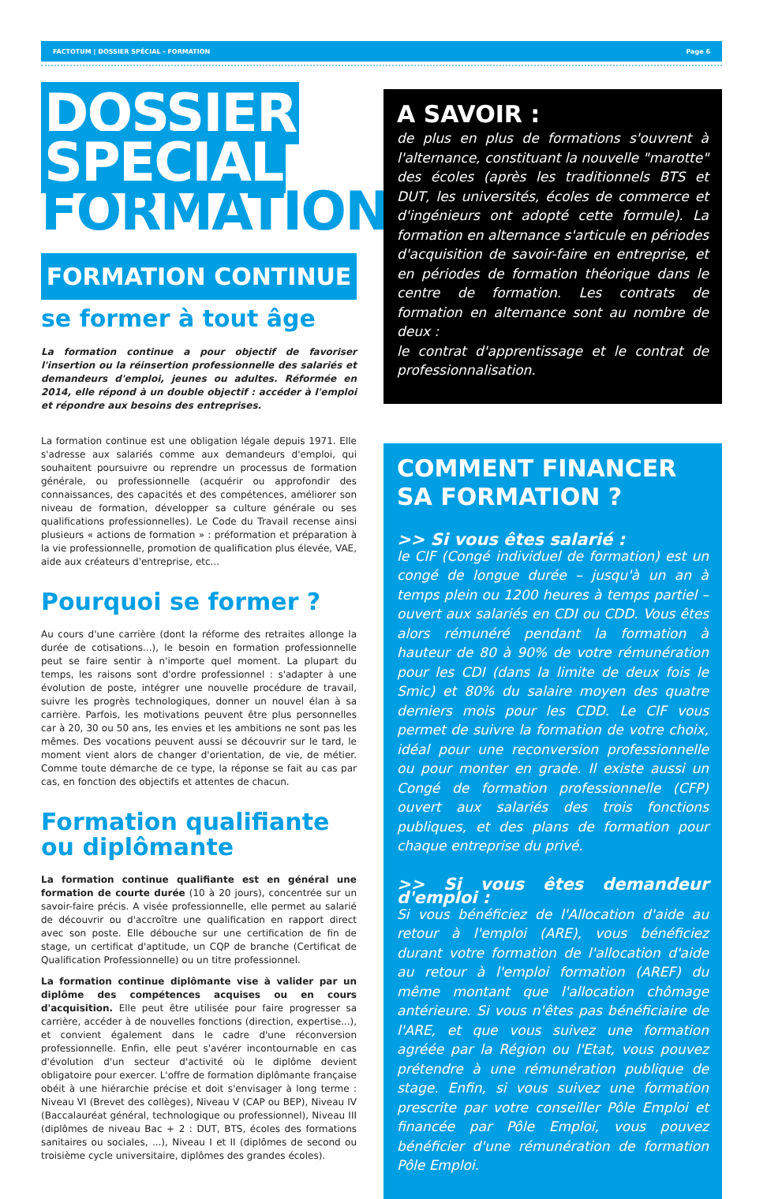FACTOTUM | DOSSIER SPÉCIAL - FORMATION Page 6
DOSSIER
SPECIAL
FORMATION
FORMATION CONTINUE
se former à tout âge
La formation continue a pour objectif de favoriser l'insertion ou la réinsertion professionnelle des salariés et demandeurs d'emploi, jeunes ou adultes. Réformée en 2014, elle répond à un double objectif : accéder à l'emploi et répondre aux besoins des entreprises.
La formation continue est une obligation légale depuis 1971. Elle s'adresse aux salariés comme aux demandeurs d'emploi, qui souhaitent poursuivre ou reprendre un processus de formation générale, ou professionnelle (acquérir ou approfondir des connaissances, des capacités et des compétences, améliorer son niveau de formation, développer sa culture générale ou ses qualifications professionnelles). Le Code du Travail recense ainsi plusieurs « actions de formation » : préformation et préparation à la vie professionnelle, promotion de qualification plus élevée, VAE, aide aux créateurs d'entreprise, etc...
Pourquoi se former ?
Au cours d'une carrière (dont la réforme des retraites allonge la durée de cotisations...), le besoin en formation professionnelle peut se faire sentir à n'importe quel moment. La plupart du temps, les raisons sont d'ordre professionnel : s'adapter à une évolution de poste, intégrer une nouvelle procédure de travail, suivre les progrès technologiques, donner un nouvel élan à sa carrière. Parfois, les motivations peuvent être plus personnelles car à 20, 30 ou 50 ans, les envies et les ambitions ne sont pas les mêmes. Des vocations peuvent aussi se découvrir sur le tard, le moment vient alors de changer d'orientation, de vie, de métier. Comme toute démarche de ce type, la réponse se fait au cas par cas, en fonction des objectifs et attentes de chacun.
Formation qualifiante
ou diplômante
La formation continue qualifiante est en général une formation de courte durée (10 à 20 jours), concentrée sur un savoir-faire précis. A visée professionnelle, elle permet au salarié de découvrir ou d'accroître une qualification en rapport direct avec son poste. Elle débouche sur une certification de fin de stage, un certificat d'aptitude, un CQP de branche (Certificat de Qualification Professionnelle) ou un titre professionnel.
La formation continue diplômante vise à valider par un diplôme des compétences acquises ou en cours d'acquisition. Elle peut être utilisée pour faire progresser sa carrière, accéder à de nouvelles fonctions (direction, expertise...), et convient également dans le cadre d'une réconversion professionnelle. Enfin, elle peut s'avérer incontournable en cas d'évolution d'un secteur d'activité où le diplôme devient obligatoire pour exercer. L'offre de formation diplômante française obéit à une hiérarchie précise et doit s'envisager à long terme : Niveau VI (Brevet des collèges), Niveau V (CAP ou BEP), Niveau IV (Baccalauréat général, technologique ou professionnel), Niveau III (diplômes de niveau Bac + 2 : DUT, BTS, écoles des formations sanitaires ou sociales, ...), Niveau I et II (diplômes de second ou troisième cycle universitaire, diplômes des grandes écoles).
A SAVOIR :
de plus en plus de formations s'ouvrent à l'alternance, constituant la nouvelle "marotte" des écoles (après les traditionnels BTS et DUT, les universités, écoles de commerce et d'ingénieurs ont adopté cette formule). La formation en alternance s'articule en périodes d'acquisition de savoir-faire en entreprise, et en périodes de formation théorique dans le centre de formation. Les contrats de formation en alternance sont au nombre de deux :
le contrat d'apprentissage et le contrat de professionnalisation.
COMMENT FINANCER
SA FORMATION ?
>> Si vous êtes salarié :
le CIF (Congé individuel de formation) est un congé de longue durée – jusqu'à un an à temps plein ou 1200 heures à temps partiel – ouvert aux salariés en CDI ou CDD. Vous êtes alors rémunéré pendant la formation à hauteur de 80 à 90% de votre rémunération pour les CDI (dans la limite de deux fois le Smic) et 80% du salaire moyen des quatre derniers mois pour les CDD. Le CIF vous permet de suivre la formation de votre choix, idéal pour une reconversion professionnelle ou pour monter en grade. Il existe aussi un Congé de formation professionnelle (CFP) ouvert aux salariés des trois fonctions publiques, et des plans de formation pour chaque entreprise du privé.
>> Si vous êtes demandeur d'emploi :
Si vous bénéficiez de l'Allocation d'aide au retour à l'emploi (ARE), vous bénéficiez durant votre formation de l'allocation d'aide au retour à l'emploi formation (AREF) du même montant que l'allocation chômage antérieure. Si vous n'êtes pas bénéficiaire de l'ARE, et que vous suivez une formation agréée par la Région ou l'Etat, vous pouvez prétendre à une rémunération publique de stage. Enfin, si vous suivez une formation prescrite par votre conseiller Pôle Emploi et financée par Pôle Emploi, vous pouvez bénéficier d'une rémunération de formation Pôle Emploi.